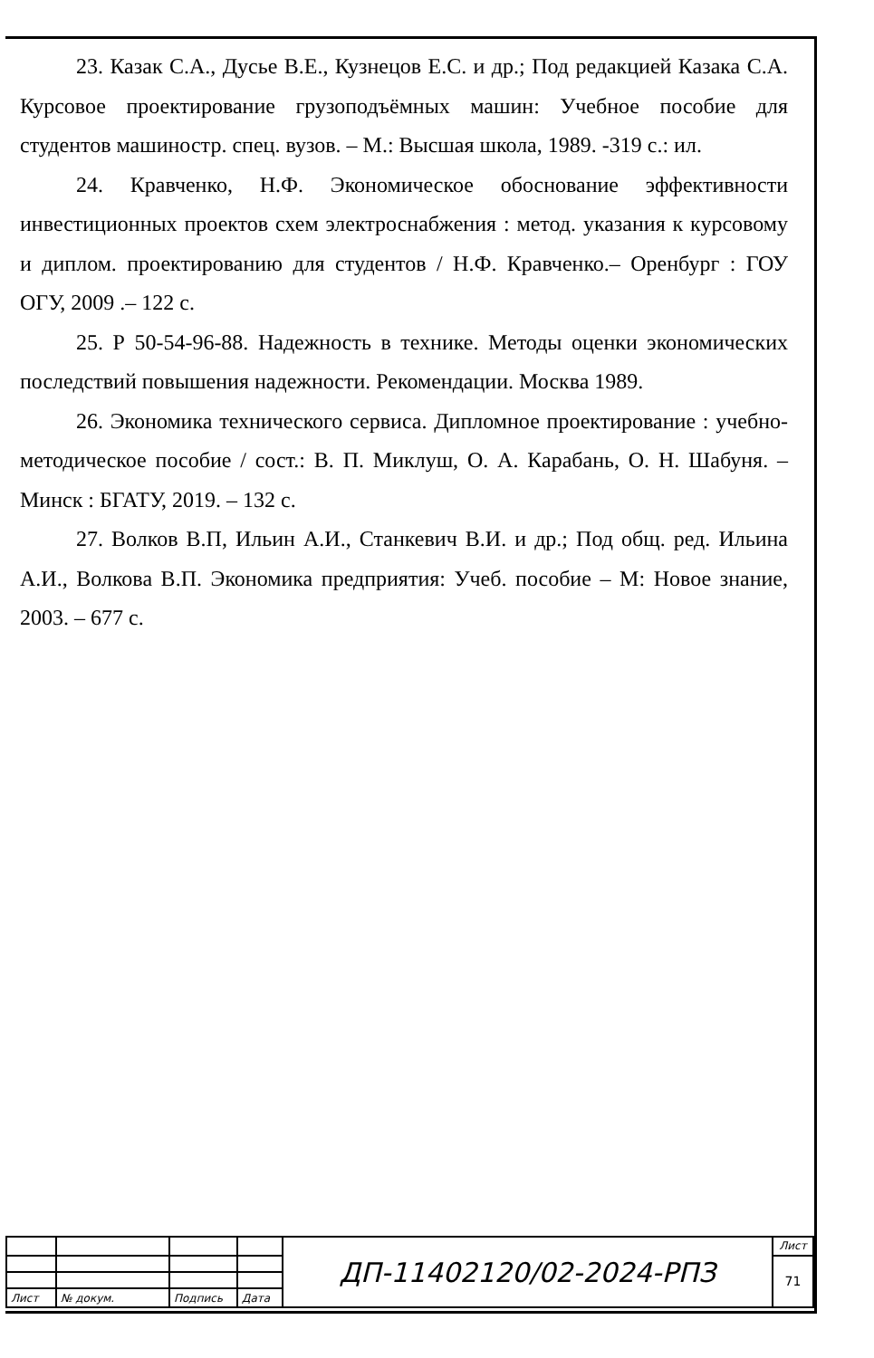23. Казак С.А., Дусье В.Е., Кузнецов Е.С. и др.; Под редакцией Казака С.А. Курсовое проектирование грузоподъёмных машин: Учебное пособие для студентов машиностр. спец. вузов. – М.: Высшая школа, 1989. -319 с.: ил.
24. Кравченко, Н.Ф. Экономическое обоснование эффективности инвестиционных проектов схем электроснабжения : метод. указания к курсовому и диплом. проектированию для студентов / Н.Ф. Кравченко.– Оренбург : ГОУ ОГУ, 2009 .– 122 с.
25. Р 50-54-96-88. Надежность в технике. Методы оценки экономических последствий повышения надежности. Рекомендации. Москва 1989.
26. Экономика технического сервиса. Дипломное проектирование : учебно-методическое пособие / сост.: В. П. Миклуш, О. А. Карабань, О. Н. Шабуня. – Минск : БГАТУ, 2019. – 132 с.
27. Волков В.П, Ильин А.И., Станкевич В.И. и др.; Под общ. ред. Ильина А.И., Волкова В.П. Экономика предприятия: Учеб. пособие – М: Новое знание, 2003. – 677 с.
| | | | | ДП-11402120/02-2024-РПЗ | Лист |
| | | | | | 71 |
| Лист | № докум. | Подпись | Дата | | |